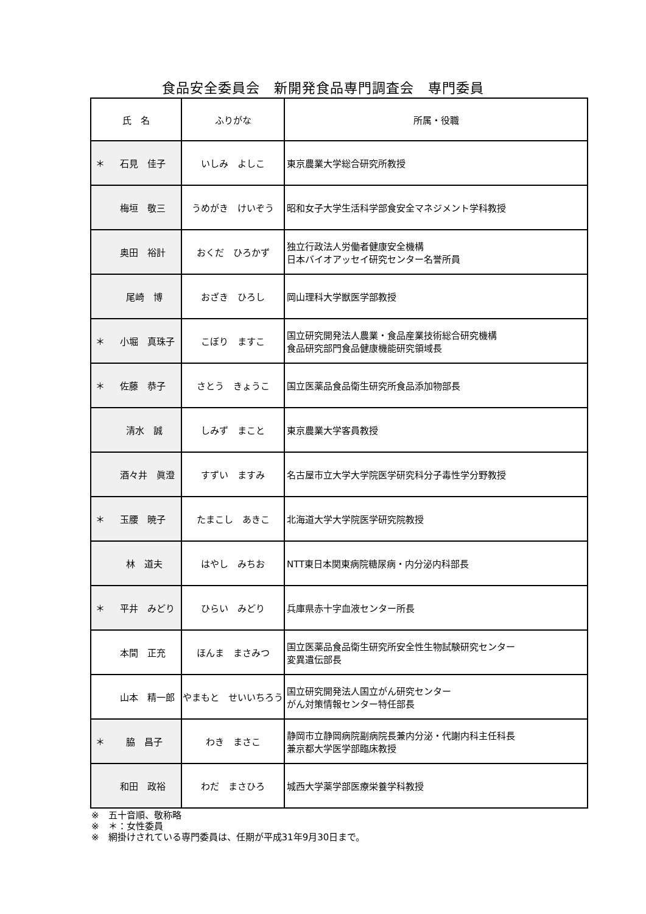食品安全委員会　新開発食品専門調査会　専門委員
| 氏 名 | ふりがな | 所属・役職 |
| --- | --- | --- |
| ＊ 石見 佳子 | いしみ よしこ | 東京農業大学総合研究所教授 |
| 梅垣 敬三 | うめがき けいぞう | 昭和女子大学生活科学部食安全マネジメント学科教授 |
| 奥田 裕計 | おくだ ひろかず | 独立行政法人労働者健康安全機構 日本バイオアッセイ研究センター名誉所員 |
| 尾崎 博 | おざき ひろし | 岡山理科大学獣医学部教授 |
| ＊ 小堀 真珠子 | こぼり ますこ | 国立研究開発法人農業・食品産業技術総合研究機構 食品研究部門食品健康機能研究領域長 |
| ＊ 佐藤 恭子 | さとう きょうこ | 国立医薬品食品衛生研究所食品添加物部長 |
| 清水 誠 | しみず まこと | 東京農業大学客員教授 |
| 酒々井 眞澄 | すずい ますみ | 名古屋市立大学大学院医学研究科分子毒性学分野教授 |
| ＊ 玉腰 暁子 | たまこし あきこ | 北海道大学大学院医学研究院教授 |
| 林 道夫 | はやし みちお | NTT東日本関東病院糖尿病・内分泌内科部長 |
| ＊ 平井 みどり | ひらい みどり | 兵庫県赤十字血液センター所長 |
| 本間 正充 | ほんま まさみつ | 国立医薬品食品衛生研究所安全性生物試験研究センター 変異遺伝部長 |
| 山本 精一郎 | やまもと せいいちろう | 国立研究開発法人国立がん研究センター がん対策情報センター特任部長 |
| ＊ 脇 昌子 | わき まさこ | 静岡市立静岡病院副病院長兼内分泌・代謝内科主任科長 兼京都大学医学部臨床教授 |
| 和田 政裕 | わだ まさひろ | 城西大学薬学部医療栄養学科教授 |
※　五十音順、敬称略
※　＊：女性委員
※　網掛けされている専門委員は、任期が平成31年9月30日まで。